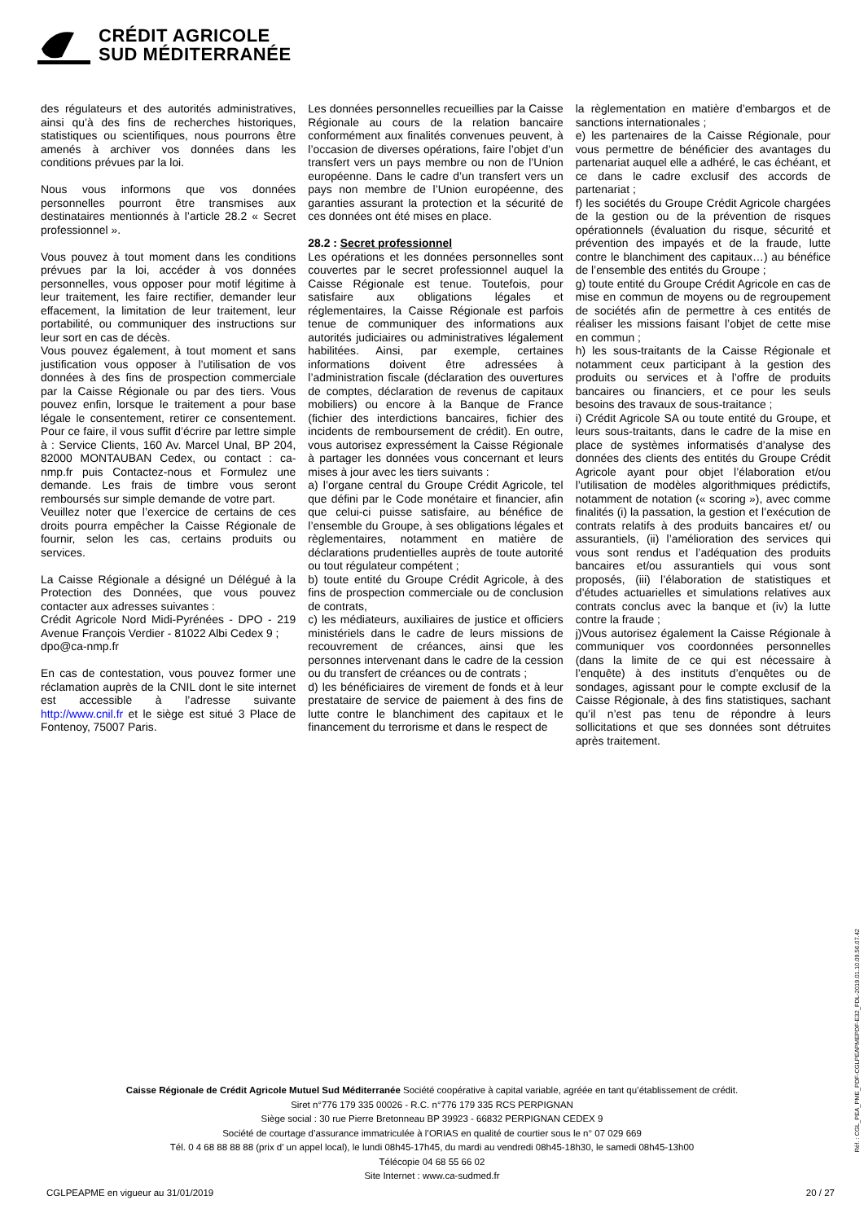CRÉDIT AGRICOLE
SUD MÉDITERRANÉE
des régulateurs et des autorités administratives, ainsi qu’à des fins de recherches historiques, statistiques ou scientifiques, nous pourrons être amenés à archiver vos données dans les conditions prévues par la loi.
Nous vous informons que vos données personnelles pourront être transmises aux destinataires mentionnés à l’article 28.2 « Secret professionnel ».
Vous pouvez à tout moment dans les conditions prévues par la loi, accéder à vos données personnelles, vous opposer pour motif légitime à leur traitement, les faire rectifier, demander leur effacement, la limitation de leur traitement, leur portabilité, ou communiquer des instructions sur leur sort en cas de décès.
Vous pouvez également, à tout moment et sans justification vous opposer à l’utilisation de vos données à des fins de prospection commerciale par la Caisse Régionale ou par des tiers. Vous pouvez enfin, lorsque le traitement a pour base légale le consentement, retirer ce consentement. Pour ce faire, il vous suffit d’écrire par lettre simple à : Service Clients, 160 Av. Marcel Unal, BP 204, 82000 MONTAUBAN Cedex, ou contact : ca-nmp.fr puis Contactez-nous et Formulez une demande. Les frais de timbre vous seront remboursés sur simple demande de votre part.
Veuillez noter que l’exercice de certains de ces droits pourra empêcher la Caisse Régionale de fournir, selon les cas, certains produits ou services.
La Caisse Régionale a désigné un Délégué à la Protection des Données, que vous pouvez contacter aux adresses suivantes :
Crédit Agricole Nord Midi-Pyrénées - DPO - 219 Avenue François Verdier - 81022 Albi Cedex 9 ;
dpo@ca-nmp.fr
En cas de contestation, vous pouvez former une réclamation auprès de la CNIL dont le site internet est accessible à l’adresse suivante http://www.cnil.fr et le siège est situé 3 Place de Fontenoy, 75007 Paris.
Les données personnelles recueillies par la Caisse Régionale au cours de la relation bancaire conformément aux finalités convenues peuvent, à l’occasion de diverses opérations, faire l’objet d’un transfert vers un pays membre ou non de l’Union européenne. Dans le cadre d’un transfert vers un pays non membre de l’Union européenne, des garanties assurant la protection et la sécurité de ces données ont été mises en place.
28.2 : Secret professionnel
Les opérations et les données personnelles sont couvertes par le secret professionnel auquel la Caisse Régionale est tenue. Toutefois, pour satisfaire aux obligations légales et réglementaires, la Caisse Régionale est parfois tenue de communiquer des informations aux autorités judiciaires ou administratives légalement habilitées. Ainsi, par exemple, certaines informations doivent être adressées à l’administration fiscale (déclaration des ouvertures de comptes, déclaration de revenus de capitaux mobiliers) ou encore à la Banque de France (fichier des interdictions bancaires, fichier des incidents de remboursement de crédit). En outre, vous autorisez expressément la Caisse Régionale à partager les données vous concernant et leurs mises à jour avec les tiers suivants :
a) l’organe central du Groupe Crédit Agricole, tel que défini par le Code monétaire et financier, afin que celui-ci puisse satisfaire, au bénéfice de l’ensemble du Groupe, à ses obligations légales et règlementaires, notamment en matière de déclarations prudentielles auprès de toute autorité ou tout régulateur compétent ;
b) toute entité du Groupe Crédit Agricole, à des fins de prospection commerciale ou de conclusion de contrats,
c) les médiateurs, auxiliaires de justice et officiers ministériels dans le cadre de leurs missions de recouvrement de créances, ainsi que les personnes intervenant dans le cadre de la cession ou du transfert de créances ou de contrats ;
d) les bénéficiaires de virement de fonds et à leur prestataire de service de paiement à des fins de lutte contre le blanchiment des capitaux et le financement du terrorisme et dans le respect de
la règlementation en matière d’embargos et de sanctions internationales ;
e) les partenaires de la Caisse Régionale, pour vous permettre de bénéficier des avantages du partenariat auquel elle a adhéré, le cas échéant, et ce dans le cadre exclusif des accords de partenariat ;
f) les sociétés du Groupe Crédit Agricole chargées de la gestion ou de la prévention de risques opérationnels (évaluation du risque, sécurité et prévention des impayés et de la fraude, lutte contre le blanchiment des capitaux…) au bénéfice de l’ensemble des entités du Groupe ;
g) toute entité du Groupe Crédit Agricole en cas de mise en commun de moyens ou de regroupement de sociétés afin de permettre à ces entités de réaliser les missions faisant l’objet de cette mise en commun ;
h) les sous-traitants de la Caisse Régionale et notamment ceux participant à la gestion des produits ou services et à l’offre de produits bancaires ou financiers, et ce pour les seuls besoins des travaux de sous-traitance ;
i) Crédit Agricole SA ou toute entité du Groupe, et leurs sous-traitants, dans le cadre de la mise en place de systèmes informatisés d’analyse des données des clients des entités du Groupe Crédit Agricole ayant pour objet l’élaboration et/ou l’utilisation de modèles algorithmiques prédictifs, notamment de notation (« scoring »), avec comme finalités (i) la passation, la gestion et l’exécution de contrats relatifs à des produits bancaires et/ ou assurantiels, (ii) l’amélioration des services qui vous sont rendus et l’adéquation des produits bancaires et/ou assurantiels qui vous sont proposés, (iii) l’élaboration de statistiques et d’études actuarielles et simulations relatives aux contrats conclus avec la banque et (iv) la lutte contre la fraude ;
j)Vous autorisez également la Caisse Régionale à communiquer vos coordonnées personnelles (dans la limite de ce qui est nécessaire à l’enquête) à des instituts d’enquêtes ou de sondages, agissant pour le compte exclusif de la Caisse Régionale, à des fins statistiques, sachant qu’il n’est pas tenu de répondre à leurs sollicitations et que ses données sont détruites après traitement.
Caisse Régionale de Crédit Agricole Mutuel Sud Méditerranée Société coopérative à capital variable, agréée en tant qu’établissement de crédit.
Siret n°776 179 335 00026 - R.C. n°776 179 335 RCS PERPIGNAN
Siège social : 30 rue Pierre Bretonneau BP 39923 - 66832 PERPIGNAN CEDEX 9
Société de courtage d’assurance immatriculée à l’ORIAS en qualité de courtier sous le n° 07 029 669
Tél. 0 4 68 88 88 88 (prix d’ un appel local), le lundi 08h45-17h45, du mardi au vendredi 08h45-18h30, le samedi 08h45-13h00
Télécopie 04 68 55 66 02
Site Internet : www.ca-sudmed.fr
CGLPEAPME en vigueur au 31/01/2019
20 / 27
Réf. : CGL_PEA_PME_PDF-CGLPEAPMEPDF-E32_FDL-2019.01.10.09.56.07.42